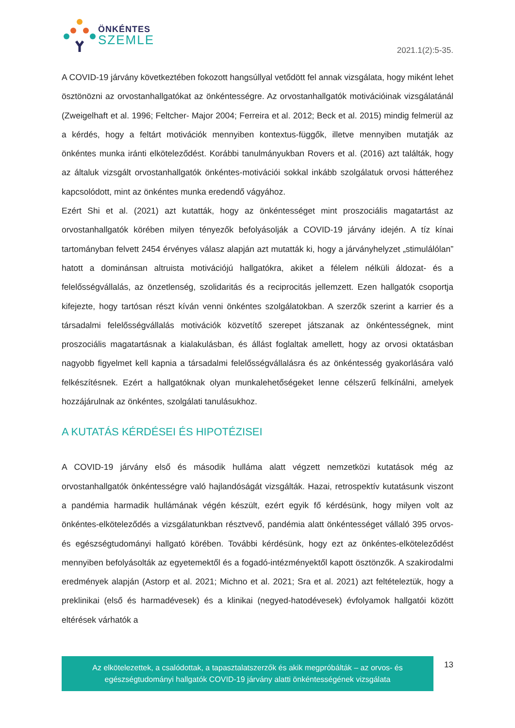ÖNKÉNTES
SZEMLE
2021.1(2):5-35.
A COVID-19 járvány következtében fokozott hangsúllyal vetődött fel annak vizsgálata, hogy miként lehet ösztönözni az orvostanhallgatókat az önkéntességre. Az orvostanhallgatók motivációinak vizsgálatánál (Zweigelhaft et al. 1996; Feltcher- Major 2004; Ferreira et al. 2012; Beck et al. 2015) mindig felmerül az a kérdés, hogy a feltárt motivációk mennyiben kontextus-függők, illetve mennyiben mutatják az önkéntes munka iránti elköteleződést. Korábbi tanulmányukban Rovers et al. (2016) azt találták, hogy az általuk vizsgált orvostanhallgatók önkéntes-motivációi sokkal inkább szolgálatuk orvosi hátteréhez kapcsolódott, mint az önkéntes munka eredendő vágyához.
Ezért Shi et al. (2021) azt kutatták, hogy az önkéntességet mint proszociális magatartást az orvostanhallgatók körében milyen tényezők befolyásolják a COVID-19 járvány idején. A tíz kínai tartományban felvett 2454 érvényes válasz alapján azt mutatták ki, hogy a járványhelyzet „stimulálólan” hatott a dominánsan altruista motivációjú hallgatókra, akiket a félelem nélküli áldozat- és a felelősségvállalás, az önzetlenség, szolidaritás és a reciprocitás jellemzett. Ezen hallgatók csoportja kifejezte, hogy tartósan részt kíván venni önkéntes szolgálatokban. A szerzők szerint a karrier és a társadalmi felelősségvállalás motivációk közvetítő szerepet játszanak az önkéntességnek, mint proszociális magatartásnak a kialakulásban, és állást foglaltak amellett, hogy az orvosi oktatásban nagyobb figyelmet kell kapnia a társadalmi felelősségvállalásra és az önkéntesség gyakorlására való felkészítésnek. Ezért a hallgatóknak olyan munkalehetőségeket lenne célszerű felkínálni, amelyek hozzájárulnak az önkéntes, szolgálati tanulásukhoz.
A KUTATÁS KÉRDÉSEI ÉS HIPOTÉZISEI
A COVID-19 járvány első és második hulláma alatt végzett nemzetközi kutatások még az orvostanhallgatók önkéntességre való hajlandóságát vizsgálták. Hazai, retrospektív kutatásunk viszont a pandémia harmadik hullámának végén készült, ezért egyik fő kérdésünk, hogy milyen volt az önkéntes-elköteleződés a vizsgálatunkban résztvevő, pandémia alatt önkéntességet vállaló 395 orvos- és egészségtudományi hallgató körében. További kérdésünk, hogy ezt az önkéntes-elköteleződést mennyiben befolyásolták az egyetemektől és a fogadó-intézményektől kapott ösztönzők. A szakirodalmi eredmények alapján (Astorp et al. 2021; Michno et al. 2021; Sra et al. 2021) azt feltételeztük, hogy a preklinikai (első és harmadévesek) és a klinikai (negyed-hatodévesek) évfolyamok hallgatói között eltérések várhatók a
Az elkötelezettek, a csalódottak, a tapasztalatszerzők és akik megpróbálták – az orvos- és egészségtudományi hallgatók COVID-19 járvány alatti önkéntességének vizsgálata
13